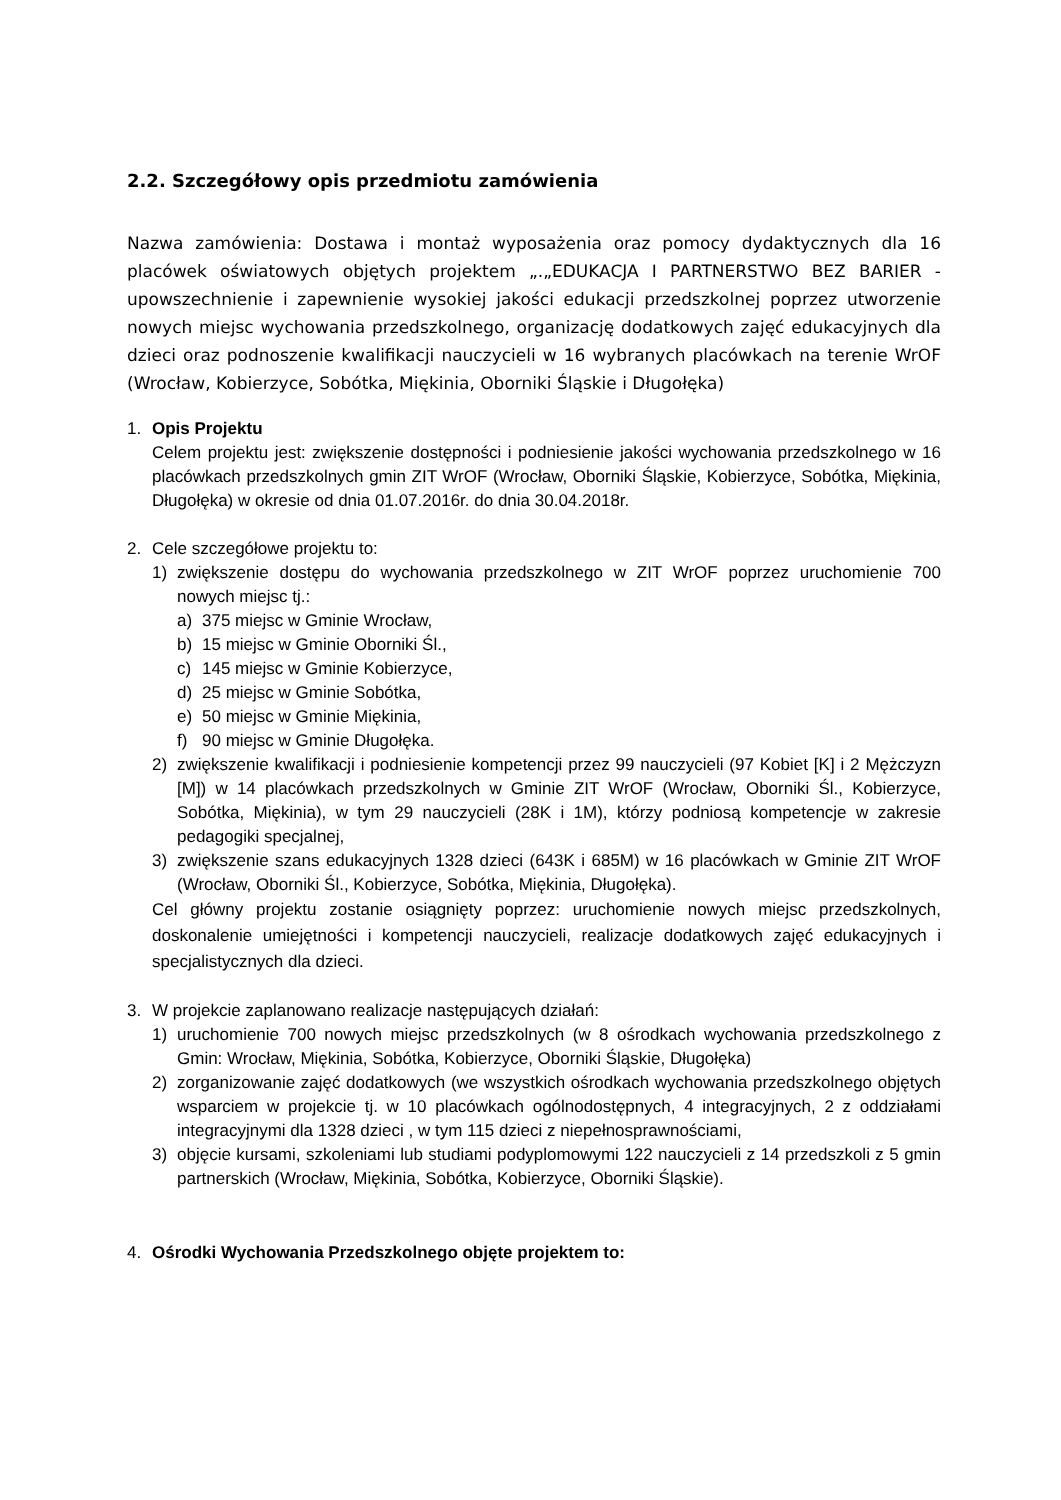2.2. Szczegółowy opis przedmiotu zamówienia
Nazwa zamówienia: Dostawa i montaż wyposażenia oraz pomocy dydaktycznych dla 16 placówek oświatowych objętych projektem „.„EDUKACJA I PARTNERSTWO BEZ BARIER - upowszechnienie i zapewnienie wysokiej jakości edukacji przedszkolnej poprzez utworzenie nowych miejsc wychowania przedszkolnego, organizację dodatkowych zajęć edukacyjnych dla dzieci oraz podnoszenie kwalifikacji nauczycieli w 16 wybranych placówkach na terenie WrOF (Wrocław, Kobierzyce, Sobótka, Miękinia, Oborniki Śląskie i Długołęka)
1. Opis Projektu
Celem projektu jest: zwiększenie dostępności i podniesienie jakości wychowania przedszkolnego w 16 placówkach przedszkolnych gmin ZIT WrOF (Wrocław, Oborniki Śląskie, Kobierzyce, Sobótka, Miękinia, Długołęka) w okresie od dnia 01.07.2016r. do dnia 30.04.2018r.
2. Cele szczegółowe projektu to:
1) zwiększenie dostępu do wychowania przedszkolnego w ZIT WrOF poprzez uruchomienie 700 nowych miejsc tj.:
a) 375 miejsc w Gminie Wrocław,
b) 15 miejsc w Gminie Oborniki Śl.,
c) 145 miejsc w Gminie Kobierzyce,
d) 25 miejsc w Gminie Sobótka,
e) 50 miejsc w Gminie Miękinia,
f) 90 miejsc w Gminie Długołęka.
2) zwiększenie kwalifikacji i podniesienie kompetencji przez 99 nauczycieli (97 Kobiet [K] i 2 Mężczyzn [M]) w 14 placówkach przedszkolnych w Gminie ZIT WrOF (Wrocław, Oborniki Śl., Kobierzyce, Sobótka, Miękinia), w tym 29 nauczycieli (28K i 1M), którzy podniosą kompetencje w zakresie pedagogiki specjalnej,
3) zwiększenie szans edukacyjnych 1328 dzieci (643K i 685M) w 16 placówkach w Gminie ZIT WrOF (Wrocław, Oborniki Śl., Kobierzyce, Sobótka, Miękinia, Długołęka).
Cel główny projektu zostanie osiągnięty poprzez: uruchomienie nowych miejsc przedszkolnych, doskonalenie umiejętności i kompetencji nauczycieli, realizacje dodatkowych zajęć edukacyjnych i specjalistycznych dla dzieci.
3. W projekcie zaplanowano realizacje następujących działań:
1) uruchomienie 700 nowych miejsc przedszkolnych (w 8 ośrodkach wychowania przedszkolnego z Gmin: Wrocław, Miękinia, Sobótka, Kobierzyce, Oborniki Śląskie, Długołęka)
2) zorganizowanie zajęć dodatkowych (we wszystkich ośrodkach wychowania przedszkolnego objętych wsparciem w projekcie tj. w 10 placówkach ogólnodostępnych, 4 integracyjnych, 2 z oddziałami integracyjnymi dla 1328 dzieci , w tym 115 dzieci z niepełnosprawnościami,
3) objęcie kursami, szkoleniami lub studiami podyplomowymi 122 nauczycieli z 14 przedszkoli z 5 gmin partnerskich (Wrocław, Miękinia, Sobótka, Kobierzyce, Oborniki Śląskie).
4. Ośrodki Wychowania Przedszkolnego objęte projektem to: